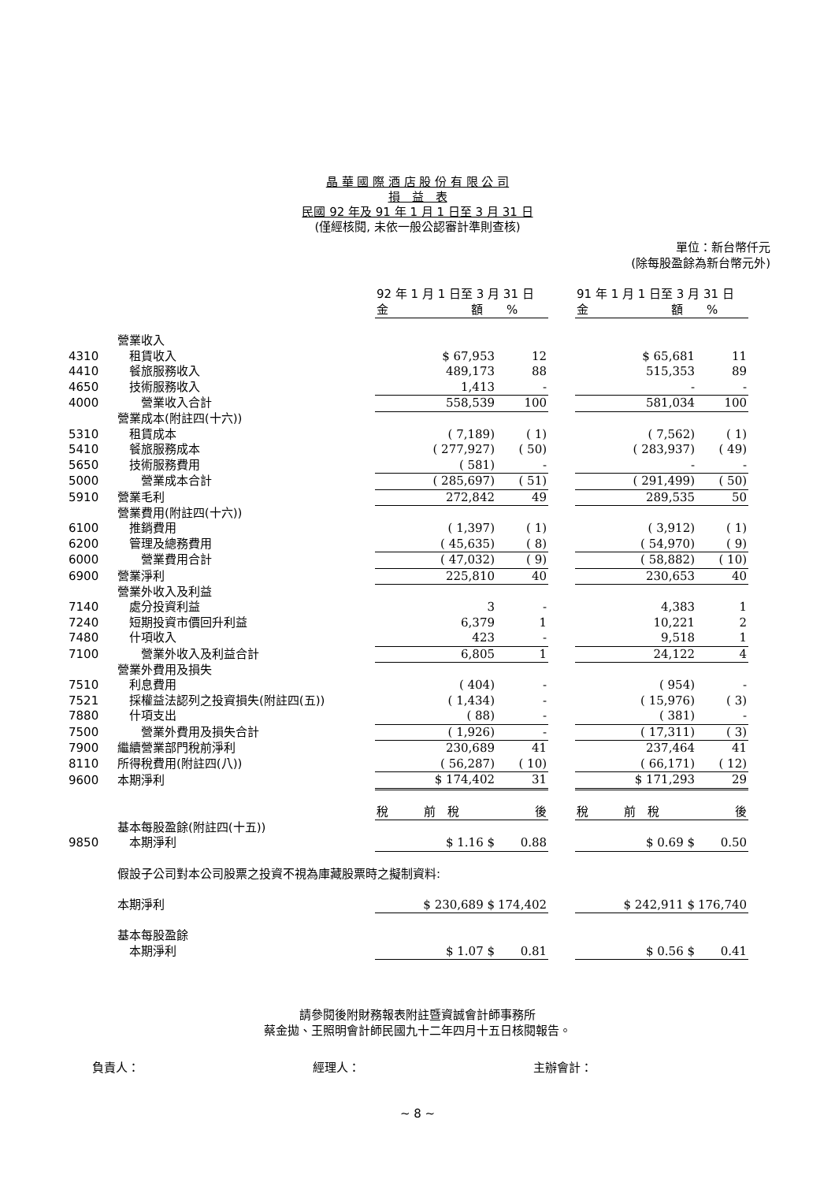晶 華 國 際 酒 店 股 份 有 限 公 司
損　益　表
民國 92 年及 91 年 1 月 1 日至 3 月 31 日
(僅經核閱, 未依一般公認審計準則查核)
單位：新台幣仟元
(除每股盈餘為新台幣元外)
| | | 92 年 1 月 1 日至 3 月 31 日 金 額 % | | | 91 年 1 月 1 日至 3 月 31 日 金 額 % | |
| | 營業收入 | | | | | |
| 4310 | 租賃收入 | $ 67,953 | 12 | | $ 65,681 | 11 |
| 4410 | 餐旅服務收入 | 489,173 | 88 | | 515,353 | 89 |
| 4650 | 技術服務收入 | 1,413 | - | | - | - |
| 4000 | 營業收入合計 | 558,539 | 100 | | 581,034 | 100 |
| | 營業成本(附註四(十六)) | | | | | |
| 5310 | 租賃成本 | ( 7,189) | ( 1) | | ( 7,562) | ( 1) |
| 5410 | 餐旅服務成本 | ( 277,927) | ( 50) | | ( 283,937) | ( 49) |
| 5650 | 技術服務費用 | ( 581) | - | | - | - |
| 5000 | 營業成本合計 | ( 285,697) | ( 51) | | ( 291,499) | ( 50) |
| 5910 | 營業毛利 | 272,842 | 49 | | 289,535 | 50 |
| | 營業費用(附註四(十六)) | | | | | |
| 6100 | 推銷費用 | ( 1,397) | ( 1) | | ( 3,912) | ( 1) |
| 6200 | 管理及總務費用 | ( 45,635) | ( 8) | | ( 54,970) | ( 9) |
| 6000 | 營業費用合計 | ( 47,032) | ( 9) | | ( 58,882) | ( 10) |
| 6900 | 營業淨利 | 225,810 | 40 | | 230,653 | 40 |
| | 營業外收入及利益 | | | | | |
| 7140 | 處分投資利益 | 3 | - | | 4,383 | 1 |
| 7240 | 短期投資市價回升利益 | 6,379 | 1 | | 10,221 | 2 |
| 7480 | 什項收入 | 423 | - | | 9,518 | 1 |
| 7100 | 營業外收入及利益合計 | 6,805 | 1 | | 24,122 | 4 |
| | 營業外費用及損失 | | | | | |
| 7510 | 利息費用 | ( 404) | - | | ( 954) | - |
| 7521 | 採權益法認列之投資損失(附註四(五)) | ( 1,434) | - | | ( 15,976) | ( 3) |
| 7880 | 什項支出 | ( 88) | - | | ( 381) | - |
| 7500 | 營業外費用及損失合計 | ( 1,926) | - | | ( 17,311) | ( 3) |
| 7900 | 繼續營業部門稅前淨利 | 230,689 | 41 | | 237,464 | 41 |
| 8110 | 所得稅費用(附註四(八)) | ( 56,287) | ( 10) | | ( 66,171) | ( 12) |
| 9600 | 本期淨利 | $ 174,402 | 31 | | $ 171,293 | 29 |
| | | 稅 前 稅 | 後 | | 稅 前 稅 | 後 |
| | 基本每股盈餘(附註四(十五)) | | | | | |
| 9850 | 本期淨利 | $ 1.16 $ | 0.88 | | $ 0.69 $ | 0.50 |
| | 假設子公司對本公司股票之投資不視為庫藏股票時之擬制資料: | | | | | |
| | 本期淨利 | $ 230,689 $ | 174,402 | | $ 242,911 $ | 176,740 |
| | 基本每股盈餘 | | | | | |
| | 本期淨利 | $ 1.07 $ | 0.81 | | $ 0.56 $ | 0.41 |
請參閱後附財務報表附註暨資誠會計師事務所
蔡金拋、王照明會計師民國九十二年四月十五日核閱報告。
負責人： 經理人： 主辦會計：
~ 8 ~